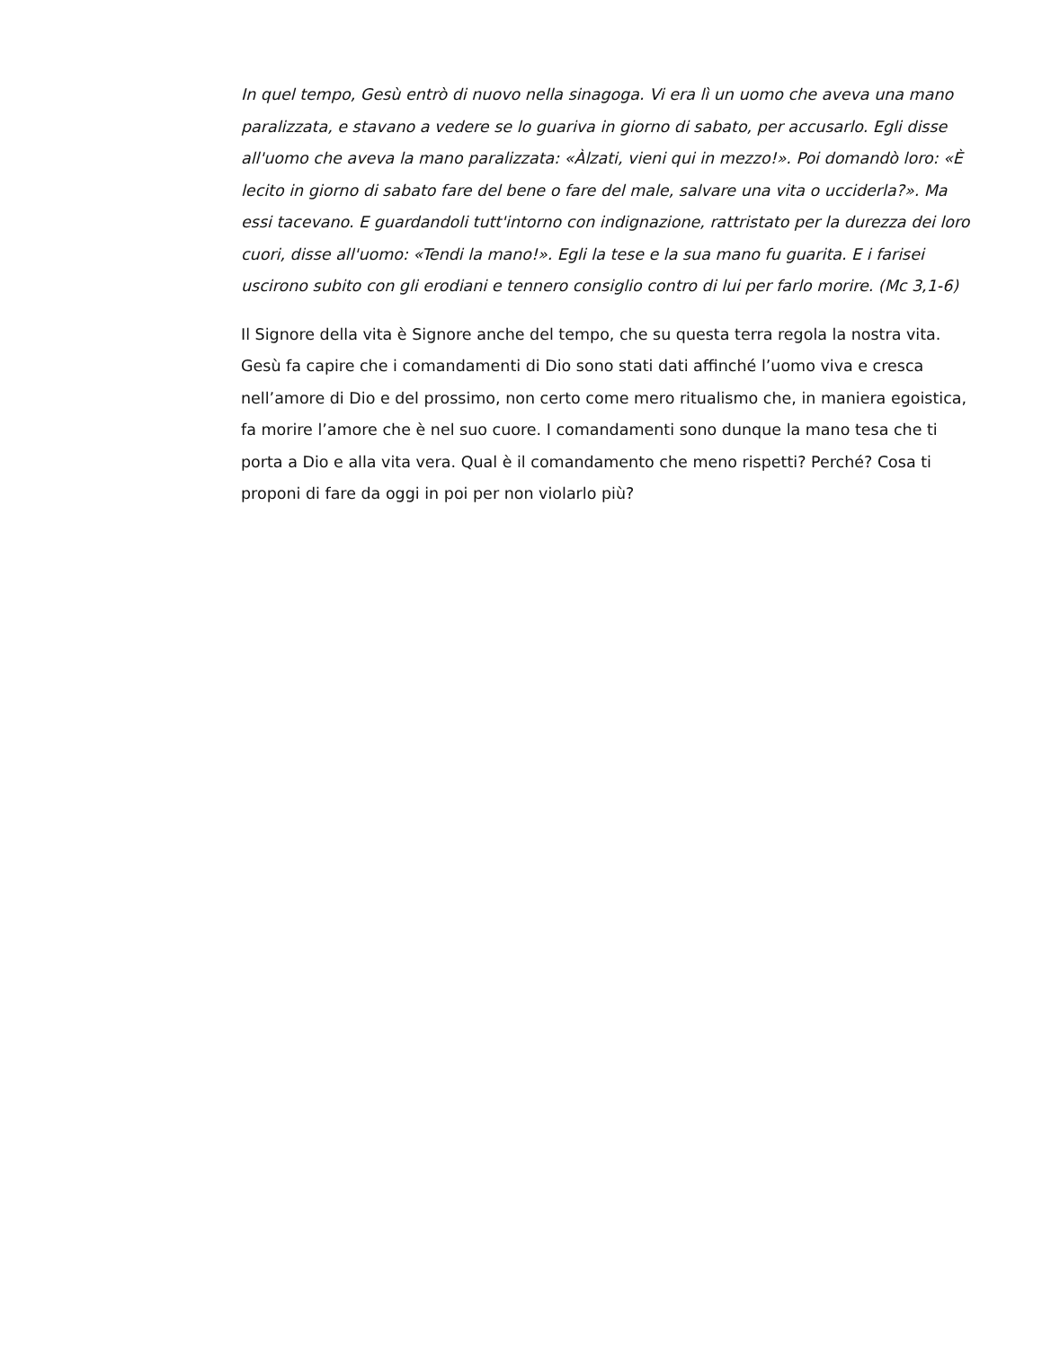In quel tempo, Gesù entrò di nuovo nella sinagoga. Vi era lì un uomo che aveva una mano paralizzata, e stavano a vedere se lo guariva in giorno di sabato, per accusarlo. Egli disse all'uomo che aveva la mano paralizzata: «Àlzati, vieni qui in mezzo!». Poi domandò loro: «È lecito in giorno di sabato fare del bene o fare del male, salvare una vita o ucciderla?». Ma essi tacevano. E guardandoli tutt'intorno con indignazione, rattristato per la durezza dei loro cuori, disse all'uomo: «Tendi la mano!». Egli la tese e la sua mano fu guarita. E i farisei uscirono subito con gli erodiani e tennero consiglio contro di lui per farlo morire. (Mc 3,1-6)
Il Signore della vita è Signore anche del tempo, che su questa terra regola la nostra vita. Gesù fa capire che i comandamenti di Dio sono stati dati affinché l’uomo viva e cresca nell’amore di Dio e del prossimo, non certo come mero ritualismo che, in maniera egoistica, fa morire l’amore che è nel suo cuore. I comandamenti sono dunque la mano tesa che ti porta a Dio e alla vita vera. Qual è il comandamento che meno rispetti? Perché? Cosa ti proponi di fare da oggi in poi per non violarlo più?